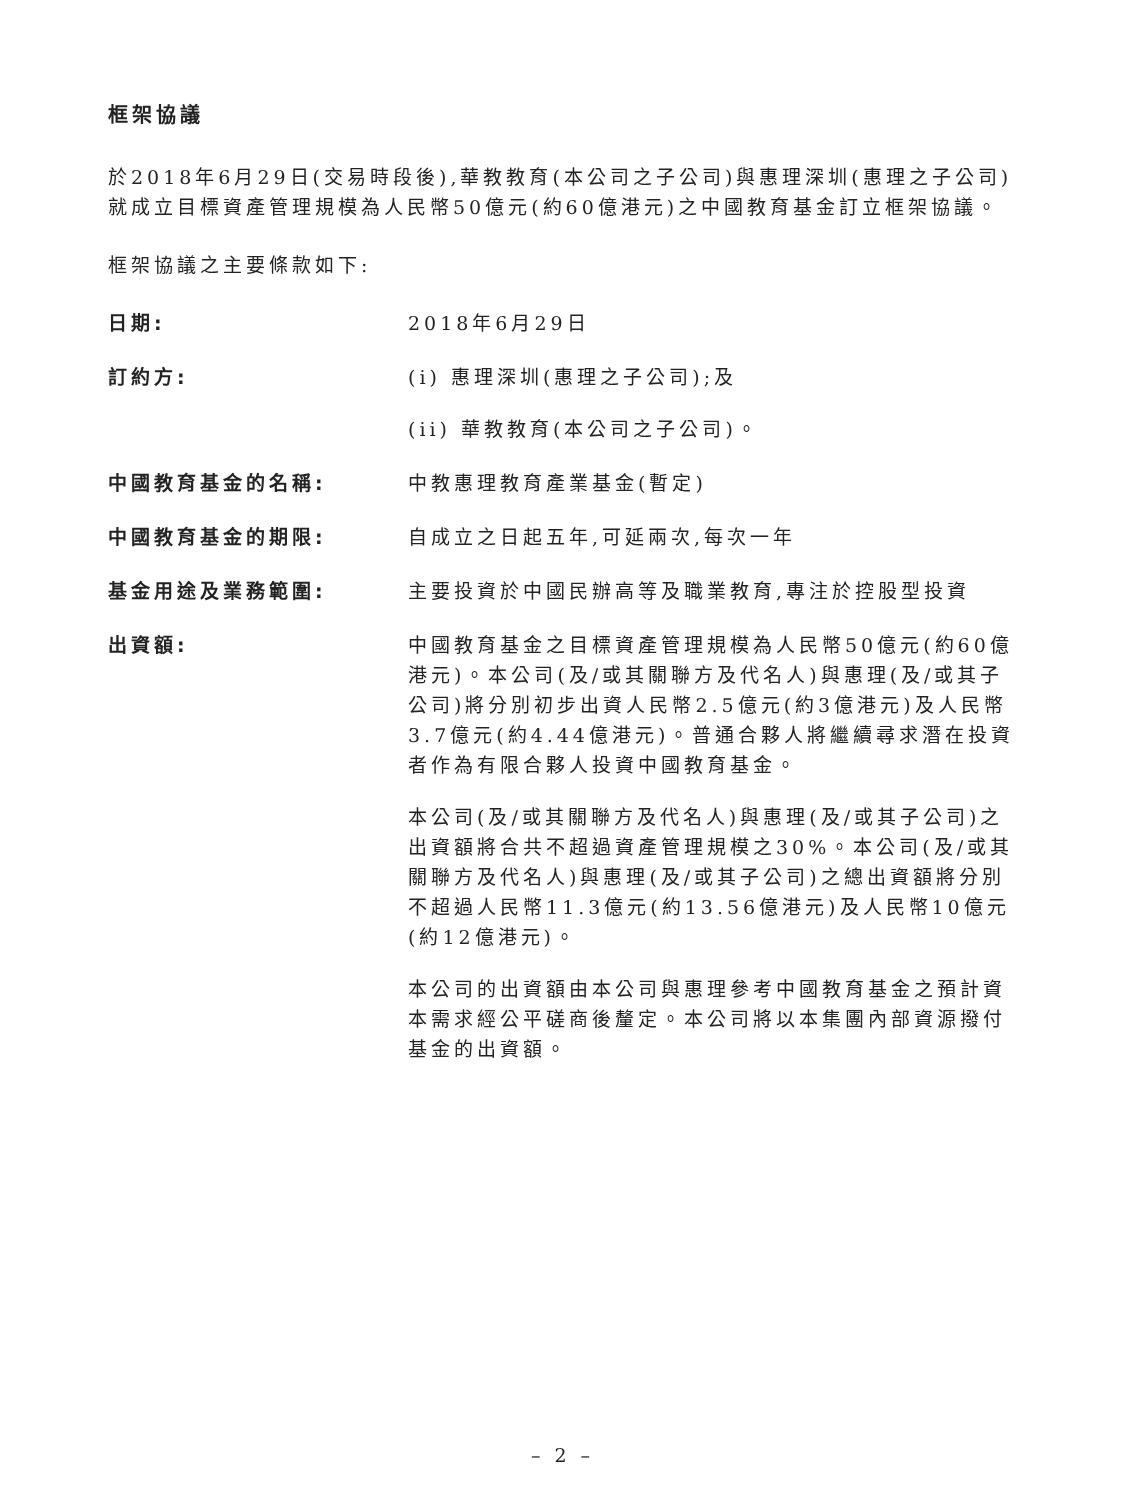框架協議
於2018年6月29日(交易時段後),華教教育(本公司之子公司)與惠理深圳(惠理之子公司)就成立目標資產管理規模為人民幣50億元(約60億港元)之中國教育基金訂立框架協議。
框架協議之主要條款如下:
日期: 2018年6月29日
訂約方: (i) 惠理深圳(惠理之子公司);及
(ii) 華教教育(本公司之子公司)。
中國教育基金的名稱: 中教惠理教育產業基金(暫定)
中國教育基金的期限: 自成立之日起五年,可延兩次,每次一年
基金用途及業務範圍: 主要投資於中國民辦高等及職業教育,專注於控股型投資
出資額: 中國教育基金之目標資產管理規模為人民幣50億元(約60億港元)。本公司(及/或其關聯方及代名人)與惠理(及/或其子公司)將分別初步出資人民幣2.5億元(約3億港元)及人民幣3.7億元(約4.44億港元)。普通合夥人將繼續尋求潛在投資者作為有限合夥人投資中國教育基金。
本公司(及/或其關聯方及代名人)與惠理(及/或其子公司)之出資額將合共不超過資產管理規模之30%。本公司(及/或其關聯方及代名人)與惠理(及/或其子公司)之總出資額將分別不超過人民幣11.3億元(約13.56億港元)及人民幣10億元(約12億港元)。
本公司的出資額由本公司與惠理參考中國教育基金之預計資本需求經公平磋商後釐定。本公司將以本集團內部資源撥付基金的出資額。
– 2 –